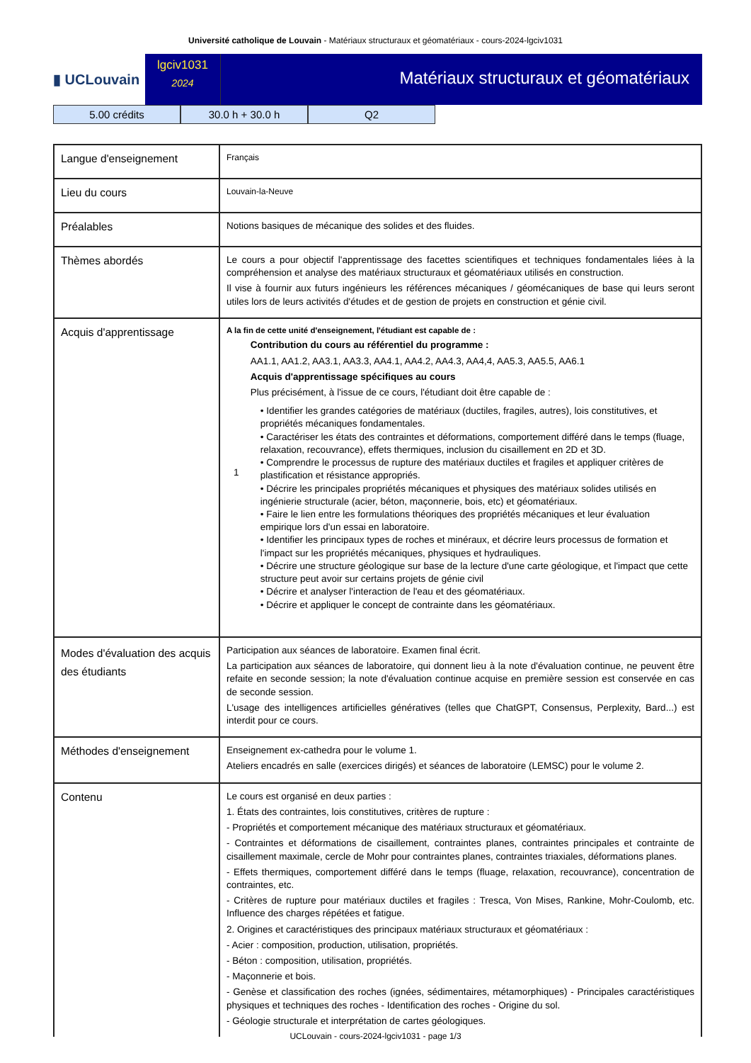Université catholique de Louvain - Matériaux structuraux et géomatériaux - cours-2024-lgciv1031
▮ UCLouvain
lgciv1031
2024
Matériaux structuraux et géomatériaux
5.00 crédits 30.0 h + 30.0 h Q2
| Langue d'enseignement | Français |
| Lieu du cours | Louvain-la-Neuve |
| Préalables | Notions basiques de mécanique des solides et des fluides. |
| Thèmes abordés | Le cours a pour objectif l'apprentissage des facettes scientifiques et techniques fondamentales liées à la compréhension et analyse des matériaux structuraux et géomatériaux utilisés en construction. Il vise à fournir aux futurs ingénieurs les références mécaniques / géomécaniques de base qui leurs seront utiles lors de leurs activités d'études et de gestion de projets en construction et génie civil. |
| Acquis d'apprentissage | A la fin de cette unité d'enseignement, l'étudiant est capable de : 1 Contribution du cours au référentiel du programme : AA1.1, AA1.2, AA3.1, AA3.3, AA4.1, AA4.2, AA4.3, AA4,4, AA5.3, AA5.5, AA6.1 Acquis d'apprentissage spécifiques au cours Plus précisément, à l'issue de ce cours, l'étudiant doit être capable de : • Identifier les grandes catégories de matériaux (ductiles, fragiles, autres), lois constitutives, et propriétés mécaniques fondamentales. • Caractériser les états des contraintes et déformations, comportement différé dans le temps (fluage, relaxation, recouvrance), effets thermiques, inclusion du cisaillement en 2D et 3D. • Comprendre le processus de rupture des matériaux ductiles et fragiles et appliquer critères de plastification et résistance appropriés. • Décrire les principales propriétés mécaniques et physiques des matériaux solides utilisés en ingénierie structurale (acier, béton, maçonnerie, bois, etc) et géomatériaux. • Faire le lien entre les formulations théoriques des propriétés mécaniques et leur évaluation empirique lors d'un essai en laboratoire. • Identifier les principaux types de roches et minéraux, et décrire leurs processus de formation et l'impact sur les propriétés mécaniques, physiques et hydrauliques. • Décrire une structure géologique sur base de la lecture d'une carte géologique, et l'impact que cette structure peut avoir sur certains projets de génie civil • Décrire et analyser l'interaction de l'eau et des géomatériaux. • Décrire et appliquer le concept de contrainte dans les géomatériaux. |
| Modes d'évaluation des acquis des étudiants | Participation aux séances de laboratoire. Examen final écrit. La participation aux séances de laboratoire, qui donnent lieu à la note d'évaluation continue, ne peuvent être refaite en seconde session; la note d'évaluation continue acquise en première session est conservée en cas de seconde session. L'usage des intelligences artificielles génératives (telles que ChatGPT, Consensus, Perplexity, Bard...) est interdit pour ce cours. |
| Méthodes d'enseignement | Enseignement ex-cathedra pour le volume 1. Ateliers encadrés en salle (exercices dirigés) et séances de laboratoire (LEMSC) pour le volume 2. |
| Contenu | Le cours est organisé en deux parties : 1. États des contraintes, lois constitutives, critères de rupture : - Propriétés et comportement mécanique des matériaux structuraux et géomatériaux. - Contraintes et déformations de cisaillement, contraintes planes, contraintes principales et contrainte de cisaillement maximale, cercle de Mohr pour contraintes planes, contraintes triaxiales, déformations planes. - Effets thermiques, comportement différé dans le temps (fluage, relaxation, recouvrance), concentration de contraintes, etc. - Critères de rupture pour matériaux ductiles et fragiles : Tresca, Von Mises, Rankine, Mohr-Coulomb, etc. Influence des charges répétées et fatigue. 2. Origines et caractéristiques des principaux matériaux structuraux et géomatériaux : - Acier : composition, production, utilisation, propriétés. - Béton : composition, utilisation, propriétés. - Maçonnerie et bois. - Genèse et classification des roches (ignées, sédimentaires, métamorphiques) - Principales caractéristiques physiques et techniques des roches - Identification des roches - Origine du sol. - Géologie structurale et interprétation de cartes géologiques. |
UCLouvain - cours-2024-lgciv1031 - page 1/3